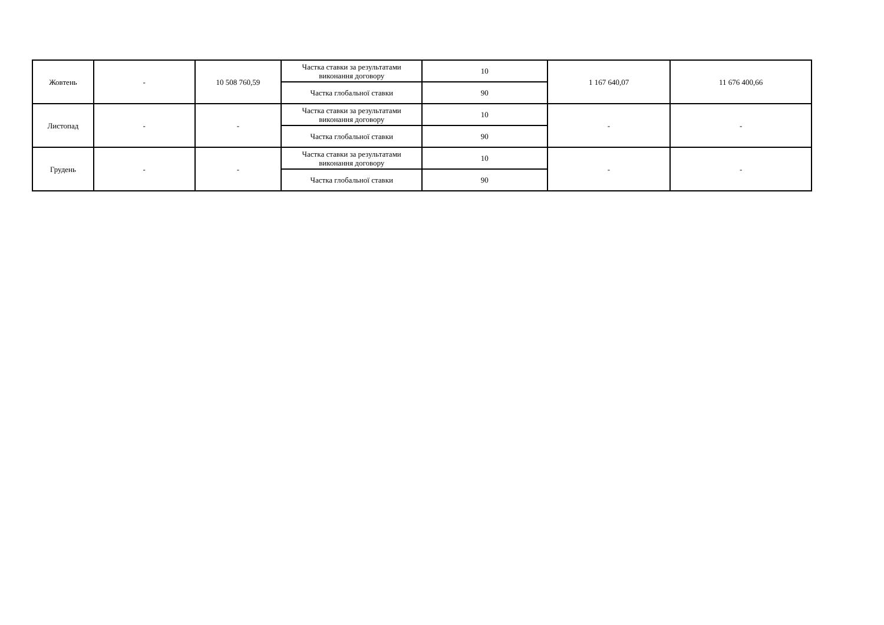| Жовтень | - | 10 508 760,59 | Частка ставки за результатами виконання договору | 10 | 1 167 640,07 | 11 676 400,66 |
| | | | Частка глобальної ставки | 90 | | |
| Листопад | - | - | Частка ставки за результатами виконання договору | 10 | - | - |
| | | | Частка глобальної ставки | 90 | | |
| Грудень | - | - | Частка ставки за результатами виконання договору | 10 | - | - |
| | | | Частка глобальної ставки | 90 | | |